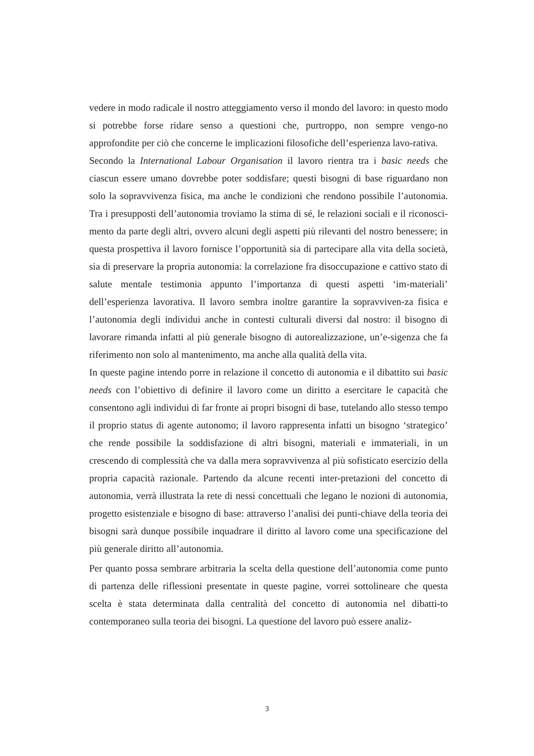vedere in modo radicale il nostro atteggiamento verso il mondo del lavoro: in questo modo si potrebbe forse ridare senso a questioni che, purtroppo, non sempre vengo-no approfondite per ciò che concerne le implicazioni filosofiche dell’esperienza lavo-rativa.
Secondo la International Labour Organisation il lavoro rientra tra i basic needs che ciascun essere umano dovrebbe poter soddisfare; questi bisogni di base riguardano non solo la sopravvivenza fisica, ma anche le condizioni che rendono possibile l’autonomia. Tra i presupposti dell’autonomia troviamo la stima di sé, le relazioni sociali e il riconosci-mento da parte degli altri, ovvero alcuni degli aspetti più rilevanti del nostro benessere; in questa prospettiva il lavoro fornisce l’opportunità sia di partecipare alla vita della società, sia di preservare la propria autonomia: la correlazione fra disoccupazione e cattivo stato di salute mentale testimonia appunto l’importanza di questi aspetti ‘im-materiali’ dell’esperienza lavorativa. Il lavoro sembra inoltre garantire la sopravviven-za fisica e l’autonomia degli individui anche in contesti culturali diversi dal nostro: il bisogno di lavorare rimanda infatti al più generale bisogno di autorealizzazione, un’e-sigenza che fa riferimento non solo al mantenimento, ma anche alla qualità della vita.
In queste pagine intendo porre in relazione il concetto di autonomia e il dibattito sui basic needs con l’obiettivo di definire il lavoro come un diritto a esercitare le capacità che consentono agli individui di far fronte ai propri bisogni di base, tutelando allo stesso tempo il proprio status di agente autonomo; il lavoro rappresenta infatti un bisogno ‘strategico’ che rende possibile la soddisfazione di altri bisogni, materiali e immateriali, in un crescendo di complessità che va dalla mera sopravvivenza al più sofisticato esercizio della propria capacità razionale. Partendo da alcune recenti inter-pretazioni del concetto di autonomia, verrà illustrata la rete di nessi concettuali che legano le nozioni di autonomia, progetto esistenziale e bisogno di base: attraverso l’analisi dei punti-chiave della teoria dei bisogni sarà dunque possibile inquadrare il diritto al lavoro come una specificazione del più generale diritto all’autonomia.
Per quanto possa sembrare arbitraria la scelta della questione dell’autonomia come punto di partenza delle riflessioni presentate in queste pagine, vorrei sottolineare che questa scelta è stata determinata dalla centralità del concetto di autonomia nel dibatti-to contemporaneo sulla teoria dei bisogni. La questione del lavoro può essere analiz-
3